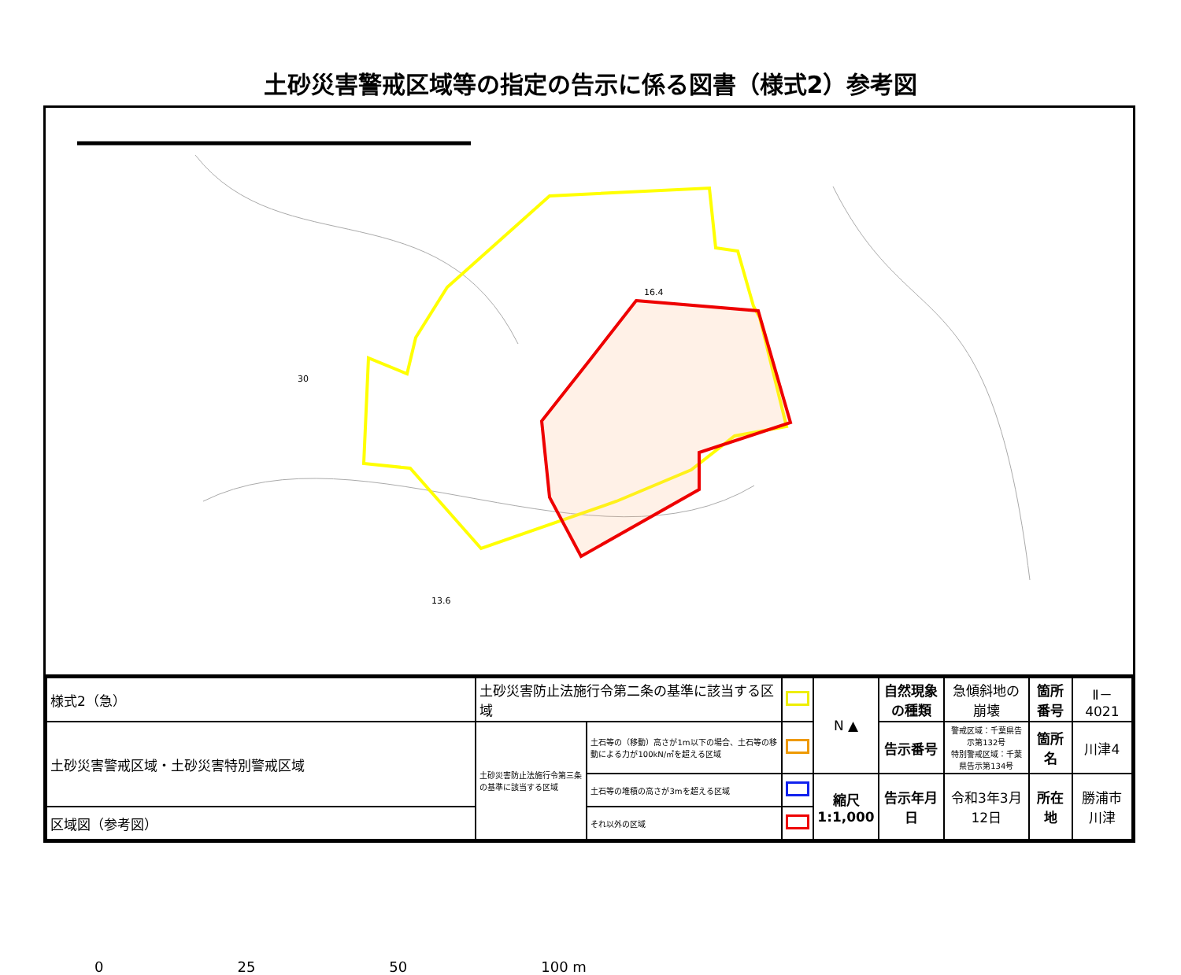土砂災害警戒区域等の指定の告示に係る図書（様式2）参考図
16.4
30
13.6
0 25 50 100 m
| 様式2（急） | 土砂災害防止法施行令第二条の基準に該当する区域 | | | N ▲ | 自然現象の種類 | 急傾斜地の崩壊 | 箇所番号 | Ⅱ－4021 |
| 土砂災害警戒区域・土砂災害特別警戒区域 | 土砂災害防止法施行令第三条の基準に該当する区域 | 土石等の（移動）高さが1m以下の場合、土石等の移動による力が100kN/㎡を超える区域 | | | 告示番号 | 警戒区域：千葉県告示第132号 特別警戒区域：千葉県告示第134号 | 箇所名 | 川津4 |
| | | 土石等の堆積の高さが3mを超える区域 | | 縮尺 1:1,000 | 告示年月日 | 令和3年3月12日 | 所在地 | 勝浦市川津 |
| 区域図（参考図） | | それ以外の区域 | | | | | | |